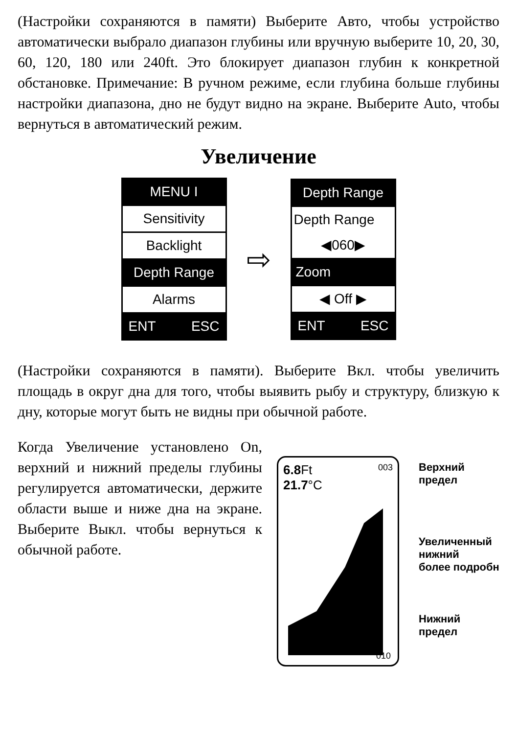(Настройки сохраняются в памяти) Выберите Авто, чтобы устройство автоматически выбрало диапазон глубины или вручную выберите 10, 20, 30, 60, 120, 180 или 240ft. Это блокирует диапазон глубин к конкретной обстановке. Примечание: В ручном режиме, если глубина больше глубины настройки диапазона, дно не будут видно на экране. Выберите Auto, чтобы вернуться в автоматический режим.
Увеличение
MENU I
Sensitivity
Backlight
Depth Range
Alarms
ENT ESC
⇨
Depth Range
Depth Range
◀060▶
Zoom
◀ Off ▶
ENT ESC
(Настройки сохраняются в памяти). Выберите Вкл. чтобы увеличить площадь в округ дна для того, чтобы выявить рыбу и структуру, близкую к дну, которые могут быть не видны при обычной работе.
Когда Увеличение установлено On, верхний и нижний пределы глубины регулируется автоматически, держите области выше и ниже дна на экране. Выберите Выкл. чтобы вернуться к обычной работе.
6.8 Ft 003
21.7°C
010
Верхний
предел
Увеличенный
нижний
более подробн
Нижний
предел